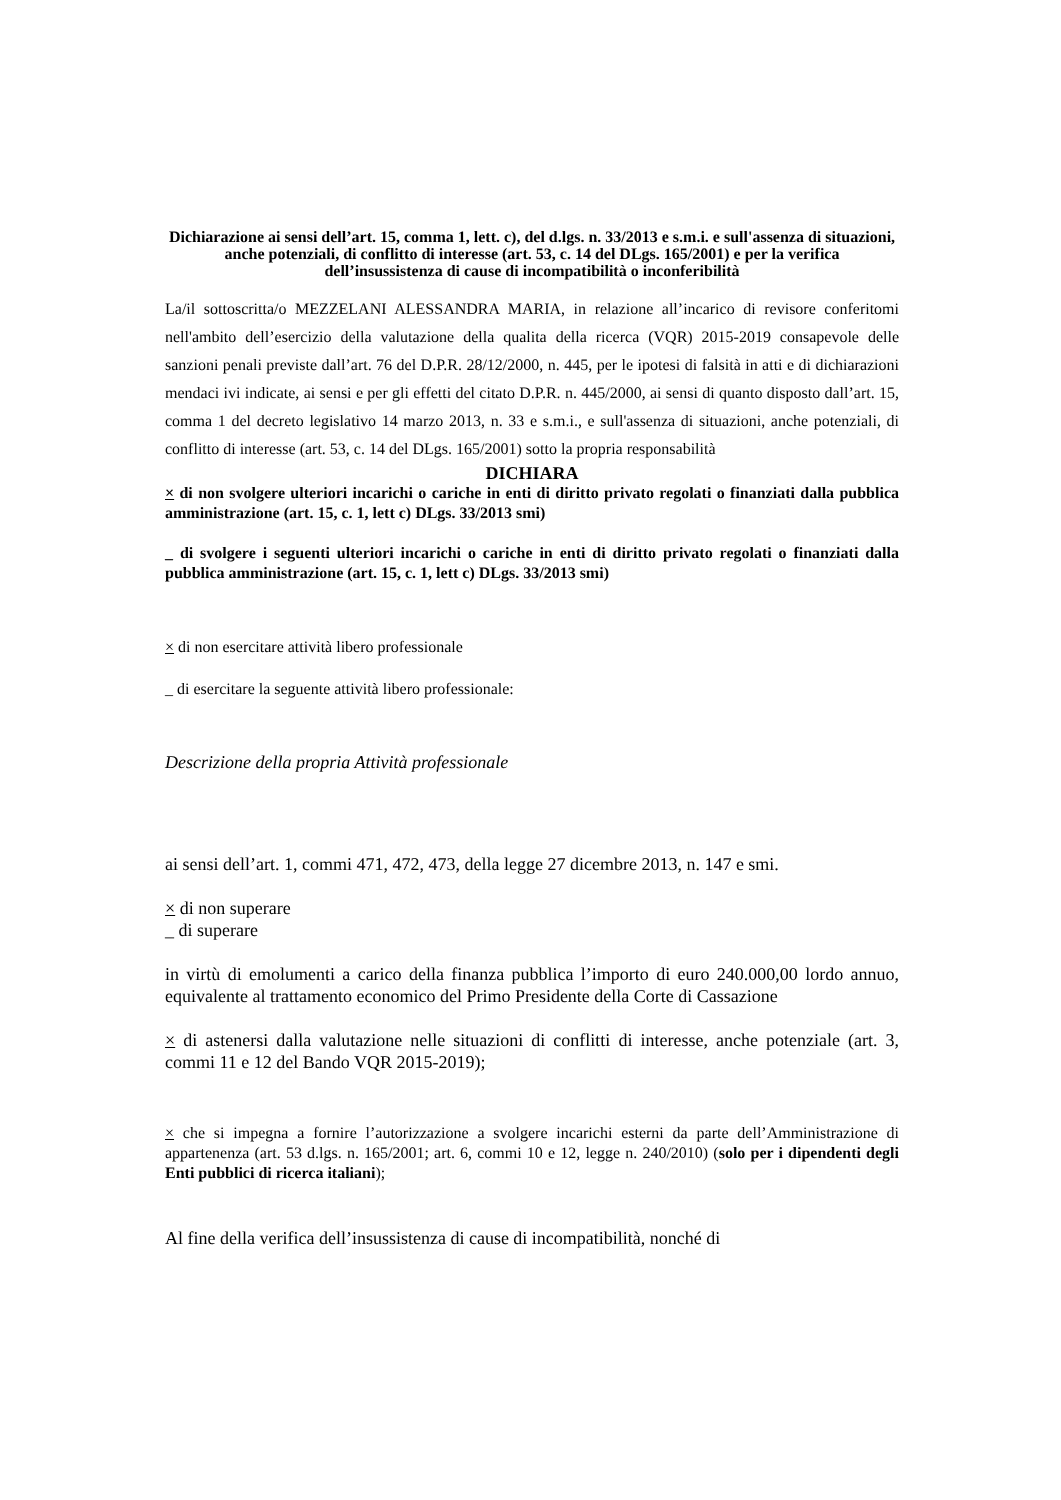Dichiarazione ai sensi dell’art. 15, comma 1, lett. c), del d.lgs. n. 33/2013 e s.m.i. e sull'assenza di situazioni, anche potenziali, di conflitto di interesse (art. 53, c. 14 del DLgs. 165/2001) e per la verifica dell’insussistenza di cause di incompatibilità o inconferibilità
La/il sottoscritta/o MEZZELANI ALESSANDRA MARIA, in relazione all’incarico di revisore conferitomi nell'ambito dell’esercizio della valutazione della qualita della ricerca (VQR) 2015-2019 consapevole delle sanzioni penali previste dall’art. 76 del D.P.R. 28/12/2000, n. 445, per le ipotesi di falsità in atti e di dichiarazioni mendaci ivi indicate, ai sensi e per gli effetti del citato D.P.R. n. 445/2000, ai sensi di quanto disposto dall’art. 15, comma 1 del decreto legislativo 14 marzo 2013, n. 33 e s.m.i., e sull'assenza di situazioni, anche potenziali, di conflitto di interesse (art. 53, c. 14 del DLgs. 165/2001) sotto la propria responsabilità
DICHIARA
× di non svolgere ulteriori incarichi o cariche in enti di diritto privato regolati o finanziati dalla pubblica amministrazione (art. 15, c. 1, lett c) DLgs. 33/2013 smi)
_ di svolgere i seguenti ulteriori incarichi o cariche in enti di diritto privato regolati o finanziati dalla pubblica amministrazione (art. 15, c. 1, lett c) DLgs. 33/2013 smi)
× di non esercitare attività libero professionale
_ di esercitare la seguente attività libero professionale:
Descrizione della propria Attività professionale
ai sensi dell’art. 1, commi 471, 472, 473, della legge 27 dicembre 2013, n. 147 e smi.
× di non superare
_ di superare
in virtù di emolumenti a carico della finanza pubblica l’importo di euro 240.000,00 lordo annuo, equivalente al trattamento economico del Primo Presidente della Corte di Cassazione
× di astenersi dalla valutazione nelle situazioni di conflitti di interesse, anche potenziale (art. 3, commi 11 e 12 del Bando VQR 2015-2019);
× che si impegna a fornire l’autorizzazione a svolgere incarichi esterni da parte dell’Amministrazione di appartenenza (art. 53 d.lgs. n. 165/2001; art. 6, commi 10 e 12, legge n. 240/2010) (solo per i dipendenti degli Enti pubblici di ricerca italiani);
Al fine della verifica dell’insussistenza di cause di incompatibilità, nonché di